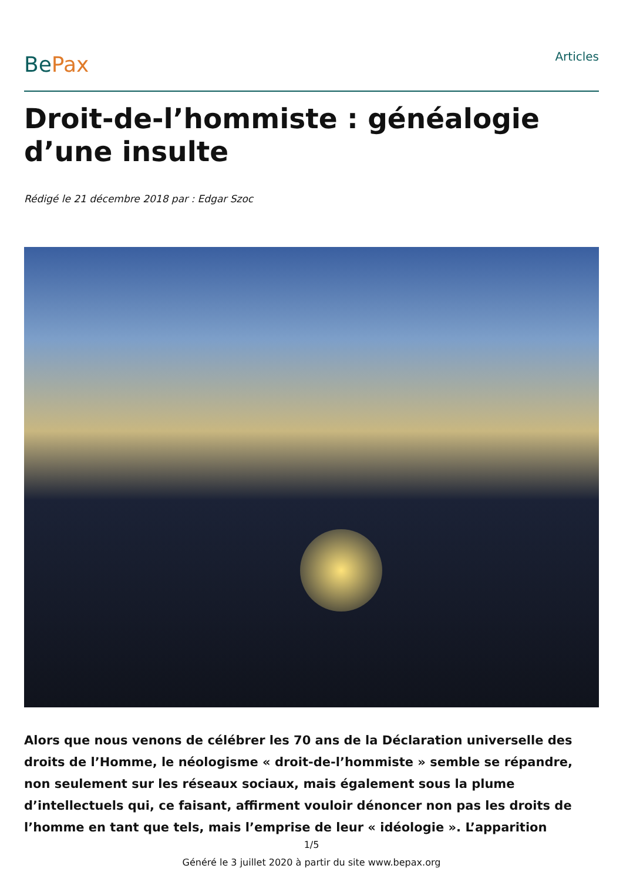BePax
Articles
Droit-de-l’hommiste : généalogie d’une insulte
Rédigé le 21 décembre 2018 par : Edgar Szoc
Alors que nous venons de célébrer les 70 ans de la Déclaration universelle des droits de l’Homme, le néologisme « droit-de-l’hommiste » semble se répandre, non seulement sur les réseaux sociaux, mais également sous la plume d’intellectuels qui, ce faisant, affirment vouloir dénoncer non pas les droits de l’homme en tant que tels, mais l’emprise de leur « idéologie ». L’apparition
1/5
Généré le 3 juillet 2020 à partir du site www.bepax.org